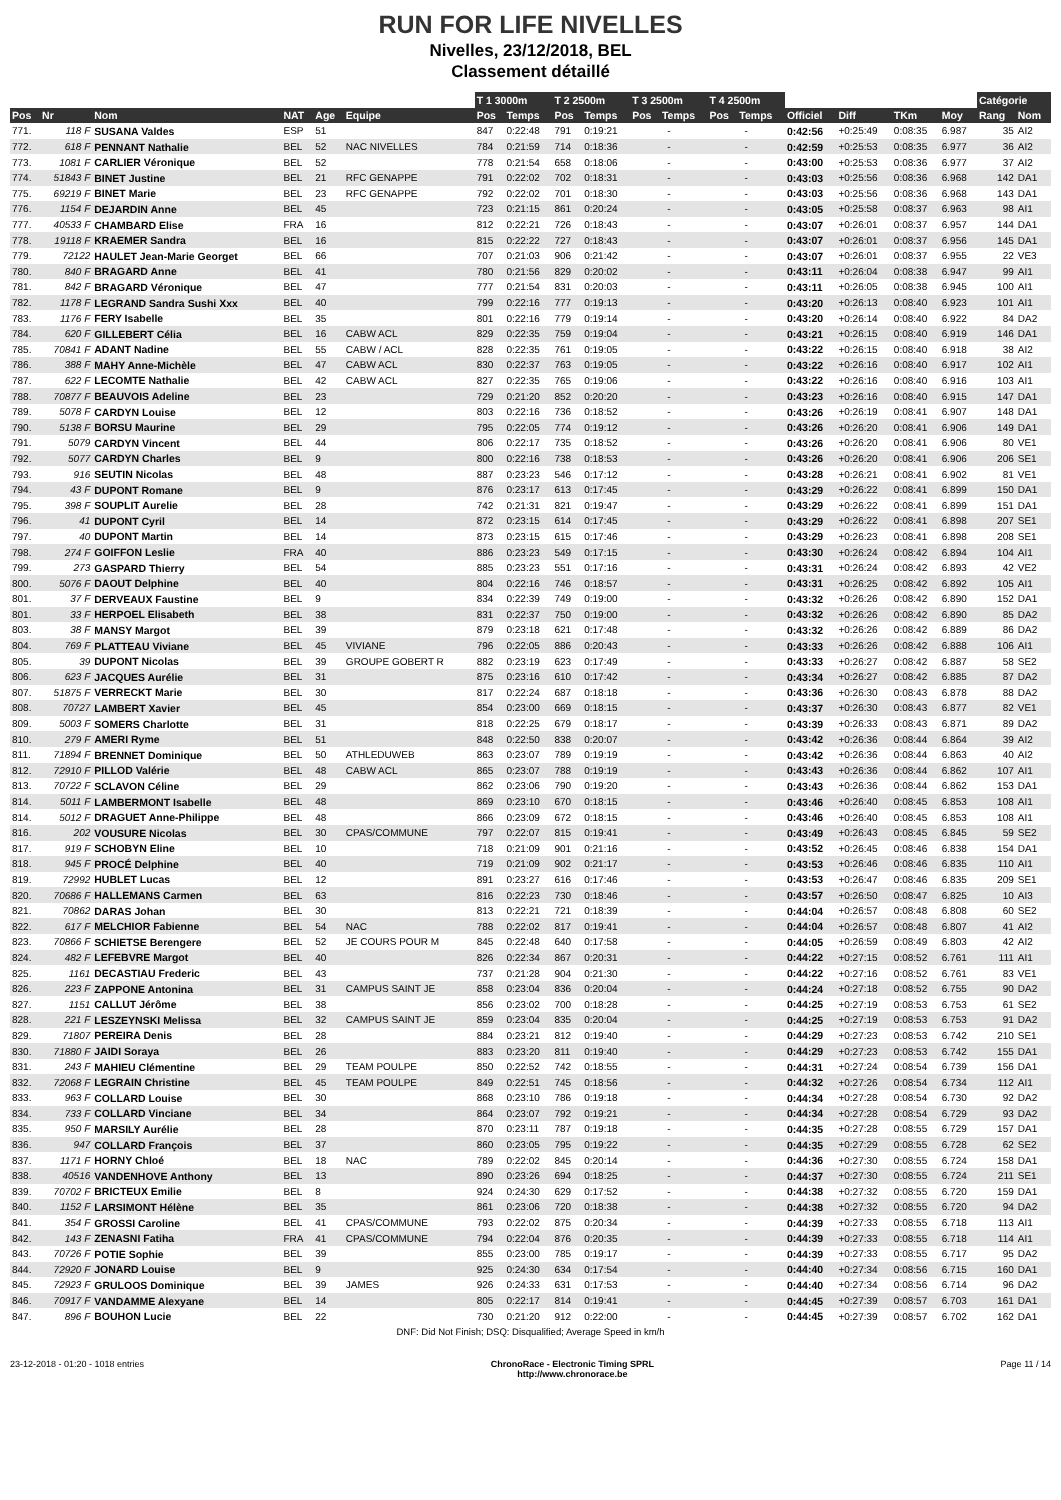RUN FOR LIFE NIVELLES
Nivelles, 23/12/2018, BEL
Classement détaillé
| | | | | | | T 1 3000m | | T 2 2500m | | T 3 2500m | | T 4 2500m | | | | | | Catégorie | |
| --- | --- | --- | --- | --- | --- | --- | --- | --- | --- | --- | --- | --- | --- | --- | --- | --- | --- | --- | --- |
| Pos | Nr | Nom | NAT | Age | Equipe | Pos | Temps | Pos | Temps | Pos | Temps | Pos | Temps | Officiel | Diff | TKm | Moy | Rang | Nom |
| 771. | 118 F | SUSANA Valdes | ESP | 51 | | 847 | 0:22:48 | 791 | 0:19:21 | - | | - | | 0:42:56 | +0:25:49 | 0:08:35 | 6.987 | 35 | AI2 |
| 772. | 618 F | PENNANT Nathalie | BEL | 52 | NAC NIVELLES | 784 | 0:21:59 | 714 | 0:18:36 | - | | - | | 0:42:59 | +0:25:53 | 0:08:35 | 6.977 | 36 | AI2 |
| 773. | 1081 F | CARLIER Véronique | BEL | 52 | | 778 | 0:21:54 | 658 | 0:18:06 | - | | - | | 0:43:00 | +0:25:53 | 0:08:36 | 6.977 | 37 | AI2 |
| 774. | 51843 F | BINET Justine | BEL | 21 | RFC GENAPPE | 791 | 0:22:02 | 702 | 0:18:31 | - | | - | | 0:43:03 | +0:25:56 | 0:08:36 | 6.968 | 142 | DA1 |
| 775. | 69219 F | BINET Marie | BEL | 23 | RFC GENAPPE | 792 | 0:22:02 | 701 | 0:18:30 | - | | - | | 0:43:03 | +0:25:56 | 0:08:36 | 6.968 | 143 | DA1 |
| 776. | 1154 F | DEJARDIN Anne | BEL | 45 | | 723 | 0:21:15 | 861 | 0:20:24 | - | | - | | 0:43:05 | +0:25:58 | 0:08:37 | 6.963 | 98 | AI1 |
| 777. | 40533 F | CHAMBARD Elise | FRA | 16 | | 812 | 0:22:21 | 726 | 0:18:43 | - | | - | | 0:43:07 | +0:26:01 | 0:08:37 | 6.957 | 144 | DA1 |
| 778. | 19118 F | KRAEMER Sandra | BEL | 16 | | 815 | 0:22:22 | 727 | 0:18:43 | - | | - | | 0:43:07 | +0:26:01 | 0:08:37 | 6.956 | 145 | DA1 |
| 779. | 72122 | HAULET Jean-Marie Georget | BEL | 66 | | 707 | 0:21:03 | 906 | 0:21:42 | - | | - | | 0:43:07 | +0:26:01 | 0:08:37 | 6.955 | 22 | VE3 |
| 780. | 840 F | BRAGARD Anne | BEL | 41 | | 780 | 0:21:56 | 829 | 0:20:02 | - | | - | | 0:43:11 | +0:26:04 | 0:08:38 | 6.947 | 99 | AI1 |
| 781. | 842 F | BRAGARD Véronique | BEL | 47 | | 777 | 0:21:54 | 831 | 0:20:03 | - | | - | | 0:43:11 | +0:26:05 | 0:08:38 | 6.945 | 100 | AI1 |
| 782. | 1178 F | LEGRAND Sandra Sushi Xxx | BEL | 40 | | 799 | 0:22:16 | 777 | 0:19:13 | - | | - | | 0:43:20 | +0:26:13 | 0:08:40 | 6.923 | 101 | AI1 |
| 783. | 1176 F | FERY Isabelle | BEL | 35 | | 801 | 0:22:16 | 779 | 0:19:14 | - | | - | | 0:43:20 | +0:26:14 | 0:08:40 | 6.922 | 84 | DA2 |
| 784. | 620 F | GILLEBERT Célia | BEL | 16 | CABW ACL | 829 | 0:22:35 | 759 | 0:19:04 | - | | - | | 0:43:21 | +0:26:15 | 0:08:40 | 6.919 | 146 | DA1 |
| 785. | 70841 F | ADANT Nadine | BEL | 55 | CABW / ACL | 828 | 0:22:35 | 761 | 0:19:05 | - | | - | | 0:43:22 | +0:26:15 | 0:08:40 | 6.918 | 38 | AI2 |
| 786. | 388 F | MAHY Anne-Michèle | BEL | 47 | CABW ACL | 830 | 0:22:37 | 763 | 0:19:05 | - | | - | | 0:43:22 | +0:26:16 | 0:08:40 | 6.917 | 102 | AI1 |
| 787. | 622 F | LECOMTE Nathalie | BEL | 42 | CABW ACL | 827 | 0:22:35 | 765 | 0:19:06 | - | | - | | 0:43:22 | +0:26:16 | 0:08:40 | 6.916 | 103 | AI1 |
| 788. | 70877 F | BEAUVOIS Adeline | BEL | 23 | | 729 | 0:21:20 | 852 | 0:20:20 | - | | - | | 0:43:23 | +0:26:16 | 0:08:40 | 6.915 | 147 | DA1 |
| 789. | 5078 F | CARDYN Louise | BEL | 12 | | 803 | 0:22:16 | 736 | 0:18:52 | - | | - | | 0:43:26 | +0:26:19 | 0:08:41 | 6.907 | 148 | DA1 |
| 790. | 5138 F | BORSU Maurine | BEL | 29 | | 795 | 0:22:05 | 774 | 0:19:12 | - | | - | | 0:43:26 | +0:26:20 | 0:08:41 | 6.906 | 149 | DA1 |
| 791. | 5079 | CARDYN Vincent | BEL | 44 | | 806 | 0:22:17 | 735 | 0:18:52 | - | | - | | 0:43:26 | +0:26:20 | 0:08:41 | 6.906 | 80 | VE1 |
| 792. | 5077 | CARDYN Charles | BEL | 9 | | 800 | 0:22:16 | 738 | 0:18:53 | - | | - | | 0:43:26 | +0:26:20 | 0:08:41 | 6.906 | 206 | SE1 |
| 793. | 916 | SEUTIN Nicolas | BEL | 48 | | 887 | 0:23:23 | 546 | 0:17:12 | - | | - | | 0:43:28 | +0:26:21 | 0:08:41 | 6.902 | 81 | VE1 |
| 794. | 43 F | DUPONT Romane | BEL | 9 | | 876 | 0:23:17 | 613 | 0:17:45 | - | | - | | 0:43:29 | +0:26:22 | 0:08:41 | 6.899 | 150 | DA1 |
| 795. | 398 F | SOUPLIT Aurelie | BEL | 28 | | 742 | 0:21:31 | 821 | 0:19:47 | - | | - | | 0:43:29 | +0:26:22 | 0:08:41 | 6.899 | 151 | DA1 |
| 796. | 41 | DUPONT Cyril | BEL | 14 | | 872 | 0:23:15 | 614 | 0:17:45 | - | | - | | 0:43:29 | +0:26:22 | 0:08:41 | 6.898 | 207 | SE1 |
| 797. | 40 | DUPONT Martin | BEL | 14 | | 873 | 0:23:15 | 615 | 0:17:46 | - | | - | | 0:43:29 | +0:26:23 | 0:08:41 | 6.898 | 208 | SE1 |
| 798. | 274 F | GOIFFON Leslie | FRA | 40 | | 886 | 0:23:23 | 549 | 0:17:15 | - | | - | | 0:43:30 | +0:26:24 | 0:08:42 | 6.894 | 104 | AI1 |
| 799. | 273 | GASPARD Thierry | BEL | 54 | | 885 | 0:23:23 | 551 | 0:17:16 | - | | - | | 0:43:31 | +0:26:24 | 0:08:42 | 6.893 | 42 | VE2 |
| 800. | 5076 F | DAOUT Delphine | BEL | 40 | | 804 | 0:22:16 | 746 | 0:18:57 | - | | - | | 0:43:31 | +0:26:25 | 0:08:42 | 6.892 | 105 | AI1 |
| 801. | 37 F | DERVEAUX Faustine | BEL | 9 | | 834 | 0:22:39 | 749 | 0:19:00 | - | | - | | 0:43:32 | +0:26:26 | 0:08:42 | 6.890 | 152 | DA1 |
| 801. | 33 F | HERPOEL Elisabeth | BEL | 38 | | 831 | 0:22:37 | 750 | 0:19:00 | - | | - | | 0:43:32 | +0:26:26 | 0:08:42 | 6.890 | 85 | DA2 |
| 803. | 38 F | MANSY Margot | BEL | 39 | | 879 | 0:23:18 | 621 | 0:17:48 | - | | - | | 0:43:32 | +0:26:26 | 0:08:42 | 6.889 | 86 | DA2 |
| 804. | 769 F | PLATTEAU Viviane | BEL | 45 | VIVIANE | 796 | 0:22:05 | 886 | 0:20:43 | - | | - | | 0:43:33 | +0:26:26 | 0:08:42 | 6.888 | 106 | AI1 |
| 805. | 39 | DUPONT Nicolas | BEL | 39 | GROUPE GOBERT R | 882 | 0:23:19 | 623 | 0:17:49 | - | | - | | 0:43:33 | +0:26:27 | 0:08:42 | 6.887 | 58 | SE2 |
| 806. | 623 F | JACQUES Aurélie | BEL | 31 | | 875 | 0:23:16 | 610 | 0:17:42 | - | | - | | 0:43:34 | +0:26:27 | 0:08:42 | 6.885 | 87 | DA2 |
| 807. | 51875 F | VERRECKT Marie | BEL | 30 | | 817 | 0:22:24 | 687 | 0:18:18 | - | | - | | 0:43:36 | +0:26:30 | 0:08:43 | 6.878 | 88 | DA2 |
| 808. | 70727 | LAMBERT Xavier | BEL | 45 | | 854 | 0:23:00 | 669 | 0:18:15 | - | | - | | 0:43:37 | +0:26:30 | 0:08:43 | 6.877 | 82 | VE1 |
| 809. | 5003 F | SOMERS Charlotte | BEL | 31 | | 818 | 0:22:25 | 679 | 0:18:17 | - | | - | | 0:43:39 | +0:26:33 | 0:08:43 | 6.871 | 89 | DA2 |
| 810. | 279 F | AMERI Ryme | BEL | 51 | | 848 | 0:22:50 | 838 | 0:20:07 | - | | - | | 0:43:42 | +0:26:36 | 0:08:44 | 6.864 | 39 | AI2 |
| 811. | 71894 F | BRENNET Dominique | BEL | 50 | ATHLEDUWEB | 863 | 0:23:07 | 789 | 0:19:19 | - | | - | | 0:43:42 | +0:26:36 | 0:08:44 | 6.863 | 40 | AI2 |
| 812. | 72910 F | PILLOD Valérie | BEL | 48 | CABW ACL | 865 | 0:23:07 | 788 | 0:19:19 | - | | - | | 0:43:43 | +0:26:36 | 0:08:44 | 6.862 | 107 | AI1 |
| 813. | 70722 F | SCLAVON Céline | BEL | 29 | | 862 | 0:23:06 | 790 | 0:19:20 | - | | - | | 0:43:43 | +0:26:36 | 0:08:44 | 6.862 | 153 | DA1 |
| 814. | 5011 F | LAMBERMONT Isabelle | BEL | 48 | | 869 | 0:23:10 | 670 | 0:18:15 | - | | - | | 0:43:46 | +0:26:40 | 0:08:45 | 6.853 | 108 | AI1 |
| 814. | 5012 F | DRAGUET Anne-Philippe | BEL | 48 | | 866 | 0:23:09 | 672 | 0:18:15 | - | | - | | 0:43:46 | +0:26:40 | 0:08:45 | 6.853 | 108 | AI1 |
| 816. | 202 | VOUSURE Nicolas | BEL | 30 | CPAS/COMMUNE | 797 | 0:22:07 | 815 | 0:19:41 | - | | - | | 0:43:49 | +0:26:43 | 0:08:45 | 6.845 | 59 | SE2 |
| 817. | 919 F | SCHOBYN Eline | BEL | 10 | | 718 | 0:21:09 | 901 | 0:21:16 | - | | - | | 0:43:52 | +0:26:45 | 0:08:46 | 6.838 | 154 | DA1 |
| 818. | 945 F | PROCÉ Delphine | BEL | 40 | | 719 | 0:21:09 | 902 | 0:21:17 | - | | - | | 0:43:53 | +0:26:46 | 0:08:46 | 6.835 | 110 | AI1 |
| 819. | 72992 | HUBLET Lucas | BEL | 12 | | 891 | 0:23:27 | 616 | 0:17:46 | - | | - | | 0:43:53 | +0:26:47 | 0:08:46 | 6.835 | 209 | SE1 |
| 820. | 70686 F | HALLEMANS Carmen | BEL | 63 | | 816 | 0:22:23 | 730 | 0:18:46 | - | | - | | 0:43:57 | +0:26:50 | 0:08:47 | 6.825 | 10 | AI3 |
| 821. | 70862 | DARAS Johan | BEL | 30 | | 813 | 0:22:21 | 721 | 0:18:39 | - | | - | | 0:44:04 | +0:26:57 | 0:08:48 | 6.808 | 60 | SE2 |
| 822. | 617 F | MELCHIOR Fabienne | BEL | 54 | NAC | 788 | 0:22:02 | 817 | 0:19:41 | - | | - | | 0:44:04 | +0:26:57 | 0:08:48 | 6.807 | 41 | AI2 |
| 823. | 70866 F | SCHIETSE Berengere | BEL | 52 | JE COURS POUR M | 845 | 0:22:48 | 640 | 0:17:58 | - | | - | | 0:44:05 | +0:26:59 | 0:08:49 | 6.803 | 42 | AI2 |
| 824. | 482 F | LEFEBVRE Margot | BEL | 40 | | 826 | 0:22:34 | 867 | 0:20:31 | - | | - | | 0:44:22 | +0:27:15 | 0:08:52 | 6.761 | 111 | AI1 |
| 825. | 1161 | DECASTIAU Frederic | BEL | 43 | | 737 | 0:21:28 | 904 | 0:21:30 | - | | - | | 0:44:22 | +0:27:16 | 0:08:52 | 6.761 | 83 | VE1 |
| 826. | 223 F | ZAPPONE Antonina | BEL | 31 | CAMPUS SAINT JE | 858 | 0:23:04 | 836 | 0:20:04 | - | | - | | 0:44:24 | +0:27:18 | 0:08:52 | 6.755 | 90 | DA2 |
| 827. | 1151 | CALLUT Jérôme | BEL | 38 | | 856 | 0:23:02 | 700 | 0:18:28 | - | | - | | 0:44:25 | +0:27:19 | 0:08:53 | 6.753 | 61 | SE2 |
| 828. | 221 F | LESZEYNSKI Melissa | BEL | 32 | CAMPUS SAINT JE | 859 | 0:23:04 | 835 | 0:20:04 | - | | - | | 0:44:25 | +0:27:19 | 0:08:53 | 6.753 | 91 | DA2 |
| 829. | 71807 | PEREIRA Denis | BEL | 28 | | 884 | 0:23:21 | 812 | 0:19:40 | - | | - | | 0:44:29 | +0:27:23 | 0:08:53 | 6.742 | 210 | SE1 |
| 830. | 71880 F | JAIDI Soraya | BEL | 26 | | 883 | 0:23:20 | 811 | 0:19:40 | - | | - | | 0:44:29 | +0:27:23 | 0:08:53 | 6.742 | 155 | DA1 |
| 831. | 243 F | MAHIEU Clémentine | BEL | 29 | TEAM POULPE | 850 | 0:22:52 | 742 | 0:18:55 | - | | - | | 0:44:31 | +0:27:24 | 0:08:54 | 6.739 | 156 | DA1 |
| 832. | 72068 F | LEGRAIN Christine | BEL | 45 | TEAM POULPE | 849 | 0:22:51 | 745 | 0:18:56 | - | | - | | 0:44:32 | +0:27:26 | 0:08:54 | 6.734 | 112 | AI1 |
| 833. | 963 F | COLLARD Louise | BEL | 30 | | 868 | 0:23:10 | 786 | 0:19:18 | - | | - | | 0:44:34 | +0:27:28 | 0:08:54 | 6.730 | 92 | DA2 |
| 834. | 733 F | COLLARD Vinciane | BEL | 34 | | 864 | 0:23:07 | 792 | 0:19:21 | - | | - | | 0:44:34 | +0:27:28 | 0:08:54 | 6.729 | 93 | DA2 |
| 835. | 950 F | MARSILY Aurélie | BEL | 28 | | 870 | 0:23:11 | 787 | 0:19:18 | - | | - | | 0:44:35 | +0:27:28 | 0:08:55 | 6.729 | 157 | DA1 |
| 836. | 947 | COLLARD François | BEL | 37 | | 860 | 0:23:05 | 795 | 0:19:22 | - | | - | | 0:44:35 | +0:27:29 | 0:08:55 | 6.728 | 62 | SE2 |
| 837. | 1171 F | HORNY Chloé | BEL | 18 | NAC | 789 | 0:22:02 | 845 | 0:20:14 | - | | - | | 0:44:36 | +0:27:30 | 0:08:55 | 6.724 | 158 | DA1 |
| 838. | 40516 | VANDENHOVE Anthony | BEL | 13 | | 890 | 0:23:26 | 694 | 0:18:25 | - | | - | | 0:44:37 | +0:27:30 | 0:08:55 | 6.724 | 211 | SE1 |
| 839. | 70702 F | BRICTEUX Emilie | BEL | 8 | | 924 | 0:24:30 | 629 | 0:17:52 | - | | - | | 0:44:38 | +0:27:32 | 0:08:55 | 6.720 | 159 | DA1 |
| 840. | 1152 F | LARSIMONT Hélène | BEL | 35 | | 861 | 0:23:06 | 720 | 0:18:38 | - | | - | | 0:44:38 | +0:27:32 | 0:08:55 | 6.720 | 94 | DA2 |
| 841. | 354 F | GROSSI Caroline | BEL | 41 | CPAS/COMMUNE | 793 | 0:22:02 | 875 | 0:20:34 | - | | - | | 0:44:39 | +0:27:33 | 0:08:55 | 6.718 | 113 | AI1 |
| 842. | 143 F | ZENASNI Fatiha | FRA | 41 | CPAS/COMMUNE | 794 | 0:22:04 | 876 | 0:20:35 | - | | - | | 0:44:39 | +0:27:33 | 0:08:55 | 6.718 | 114 | AI1 |
| 843. | 70726 F | POTIE Sophie | BEL | 39 | | 855 | 0:23:00 | 785 | 0:19:17 | - | | - | | 0:44:39 | +0:27:33 | 0:08:55 | 6.717 | 95 | DA2 |
| 844. | 72920 F | JONARD Louise | BEL | 9 | | 925 | 0:24:30 | 634 | 0:17:54 | - | | - | | 0:44:40 | +0:27:34 | 0:08:56 | 6.715 | 160 | DA1 |
| 845. | 72923 F | GRULOOS Dominique | BEL | 39 | JAMES | 926 | 0:24:33 | 631 | 0:17:53 | - | | - | | 0:44:40 | +0:27:34 | 0:08:56 | 6.714 | 96 | DA2 |
| 846. | 70917 F | VANDAMME Alexyane | BEL | 14 | | 805 | 0:22:17 | 814 | 0:19:41 | - | | - | | 0:44:45 | +0:27:39 | 0:08:57 | 6.703 | 161 | DA1 |
| 847. | 896 F | BOUHON Lucie | BEL | 22 | | 730 | 0:21:20 | 912 | 0:22:00 | - | | - | | 0:44:45 | +0:27:39 | 0:08:57 | 6.702 | 162 | DA1 |
DNF: Did Not Finish; DSQ: Disqualified; Average Speed in km/h
23-12-2018 - 01:20 - 1018 entries ChronoRace - Electronic Timing SPRL
http://www.chronorace.be Page 11 / 14